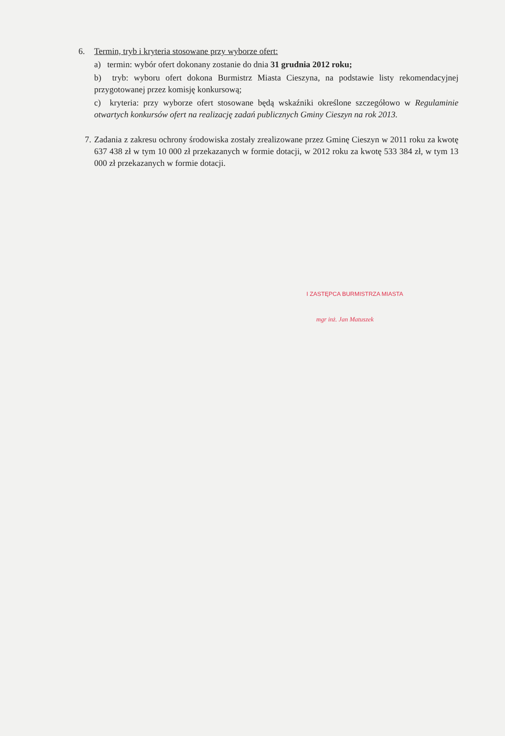6. Termin, tryb i kryteria stosowane przy wyborze ofert:
a) termin: wybór ofert dokonany zostanie do dnia 31 grudnia 2012 roku;
b) tryb: wyboru ofert dokona Burmistrz Miasta Cieszyna, na podstawie listy rekomendacyjnej przygotowanej przez komisję konkursową;
c) kryteria: przy wyborze ofert stosowane będą wskaźniki określone szczegółowo w Regulaminie otwartych konkursów ofert na realizację zadań publicznych Gminy Cieszyn na rok 2013.
7. Zadania z zakresu ochrony środowiska zostały zrealizowane przez Gminę Cieszyn w 2011 roku za kwotę 637 438 zł w tym 10 000 zł przekazanych w formie dotacji, w 2012 roku za kwotę 533 384 zł, w tym 13 000 zł przekazanych w formie dotacji.
I ZASTĘPCA BURMISTRZA MIASTA
mgr inż. Jan Matuszek